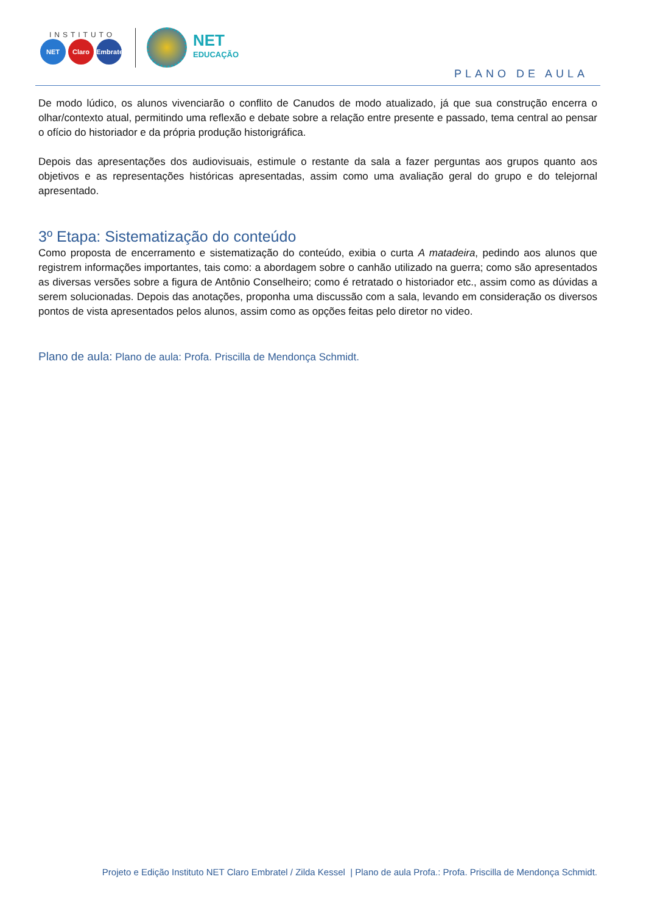INSTITUTO
NET Claro Embratel
NET
EDUCAÇÃO
PLANO DE AULA
De modo lúdico, os alunos vivenciarão o conflito de Canudos de modo atualizado, já que sua construção encerra o olhar/contexto atual, permitindo uma reflexão e debate sobre a relação entre presente e passado, tema central ao pensar o ofício do historiador e da própria produção historigráfica.
Depois das apresentações dos audiovisuais, estimule o restante da sala a fazer perguntas aos grupos quanto aos objetivos e as representações históricas apresentadas, assim como uma avaliação geral do grupo e do telejornal apresentado.
3º Etapa: Sistematização do conteúdo
Como proposta de encerramento e sistematização do conteúdo, exibia o curta A matadeira, pedindo aos alunos que registrem informações importantes, tais como: a abordagem sobre o canhão utilizado na guerra; como são apresentados as diversas versões sobre a figura de Antônio Conselheiro; como é retratado o historiador etc., assim como as dúvidas a serem solucionadas. Depois das anotações, proponha uma discussão com a sala, levando em consideração os diversos pontos de vista apresentados pelos alunos, assim como as opções feitas pelo diretor no video.
Plano de aula: Plano de aula: Profa. Priscilla de Mendonça Schmidt.
Projeto e Edição Instituto NET Claro Embratel / Zilda Kessel | Plano de aula Profa.: Profa. Priscilla de Mendonça Schmidt.